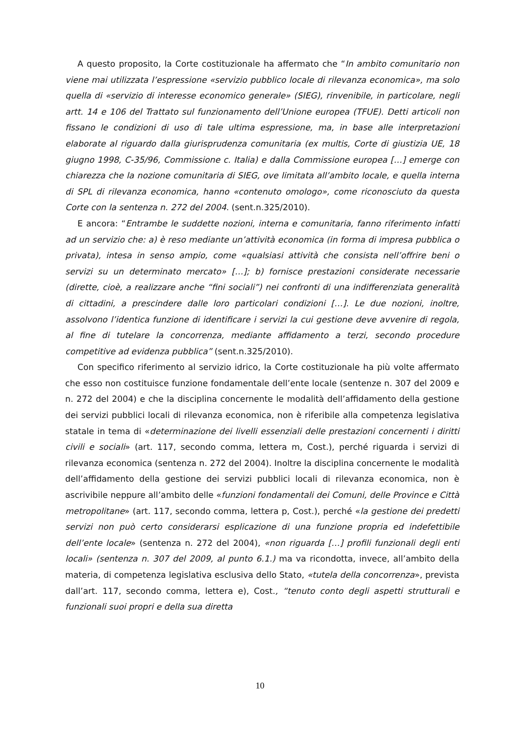A questo proposito, la Corte costituzionale ha affermato che “In ambito comunitario non viene mai utilizzata l’espressione «servizio pubblico locale di rilevanza economica», ma solo quella di «servizio di interesse economico generale» (SIEG), rinvenibile, in particolare, negli artt. 14 e 106 del Trattato sul funzionamento dell’Unione europea (TFUE). Detti articoli non fissano le condizioni di uso di tale ultima espressione, ma, in base alle interpretazioni elaborate al riguardo dalla giurisprudenza comunitaria (ex multis, Corte di giustizia UE, 18 giugno 1998, C-35/96, Commissione c. Italia) e dalla Commissione europea […] emerge con chiarezza che la nozione comunitaria di SIEG, ove limitata all’ambito locale, e quella interna di SPL di rilevanza economica, hanno «contenuto omologo», come riconosciuto da questa Corte con la sentenza n. 272 del 2004. (sent.n.325/2010).
E ancora: “Entrambe le suddette nozioni, interna e comunitaria, fanno riferimento infatti ad un servizio che: a) è reso mediante un’attività economica (in forma di impresa pubblica o privata), intesa in senso ampio, come «qualsiasi attività che consista nell’offrire beni o servizi su un determinato mercato» […]; b) fornisce prestazioni considerate necessarie (dirette, cioè, a realizzare anche “fini sociali”) nei confronti di una indifferenziata generalità di cittadini, a prescindere dalle loro particolari condizioni […]. Le due nozioni, inoltre, assolvono l’identica funzione di identificare i servizi la cui gestione deve avvenire di regola, al fine di tutelare la concorrenza, mediante affidamento a terzi, secondo procedure competitive ad evidenza pubblica” (sent.n.325/2010).
Con specifico riferimento al servizio idrico, la Corte costituzionale ha più volte affermato che esso non costituisce funzione fondamentale dell’ente locale (sentenze n. 307 del 2009 e n. 272 del 2004) e che la disciplina concernente le modalità dell’affidamento della gestione dei servizi pubblici locali di rilevanza economica, non è riferibile alla competenza legislativa statale in tema di «determinazione dei livelli essenziali delle prestazioni concernenti i diritti civili e sociali» (art. 117, secondo comma, lettera m, Cost.), perché riguarda i servizi di rilevanza economica (sentenza n. 272 del 2004). Inoltre la disciplina concernente le modalità dell’affidamento della gestione dei servizi pubblici locali di rilevanza economica, non è ascrivibile neppure all’ambito delle «funzioni fondamentali dei Comuni, delle Province e Città metropolitane» (art. 117, secondo comma, lettera p, Cost.), perché «la gestione dei predetti servizi non può certo considerarsi esplicazione di una funzione propria ed indefettibile dell’ente locale» (sentenza n. 272 del 2004), «non riguarda […] profili funzionali degli enti locali» (sentenza n. 307 del 2009, al punto 6.1.) ma va ricondotta, invece, all’ambito della materia, di competenza legislativa esclusiva dello Stato, «tutela della concorrenza», prevista dall’art. 117, secondo comma, lettera e), Cost., “tenuto conto degli aspetti strutturali e funzionali suoi propri e della sua diretta
10